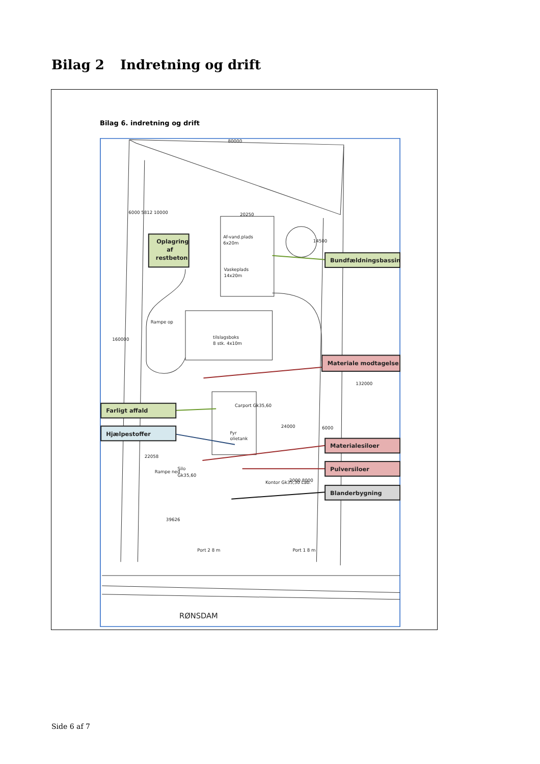Bilag 2 Indretning og drift
Bilag 6. indretning og drift
80000
6000 5812 10000
20250
Af-vand.plads
6x20m
Vaskeplads
14x20m
tilslagsboks
8 stk. 4x10m
Carport Gk35,60
Fyr
olietank
Silo
Gk35,60
Kontor Gk35,30 Lab.
24000
6000
14500
22058
39626
2000 8000
160000
132000
Rampe op
Rampe ned
Port 2 8 m
Port 1 8 m
RØNSDAM
Oplagring
af
restbeton
Bundfældningsbassin
Materiale modtagelse
Farligt affald
Hjælpestoffer
Materialesiloer
Pulversiloer
Blanderbygning
Side 6 af 7